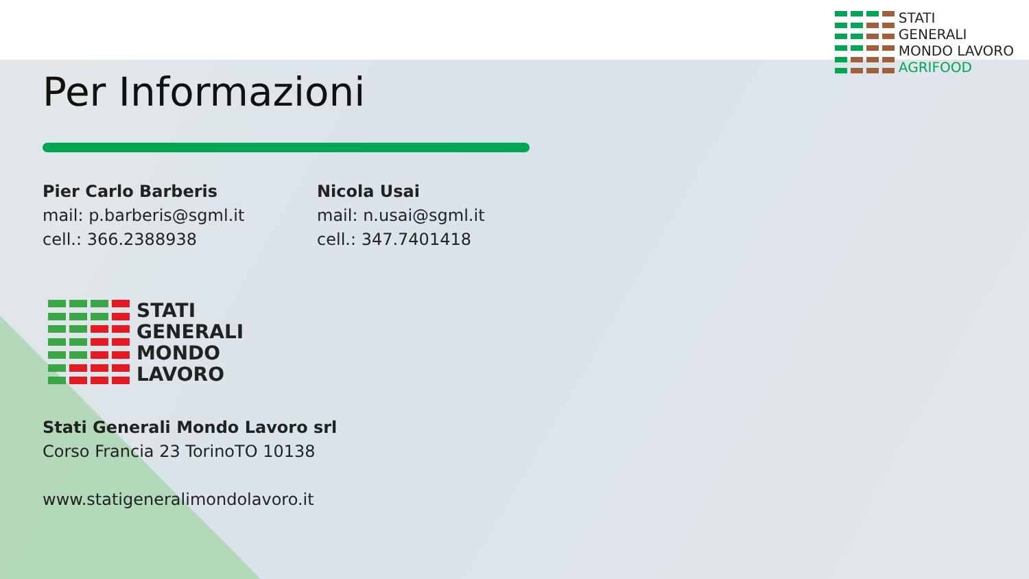STATI
GENERALI
MONDO LAVORO
AGRIFOOD
Per Informazioni
Pier Carlo Barberis
mail: p.barberis@sgml.it
cell.: 366.2388938
Nicola Usai
mail: n.usai@sgml.it
cell.: 347.7401418
STATI
GENERALI
MONDO
LAVORO
Stati Generali Mondo Lavoro srl
Corso Francia 23 TorinoTO 10138
www.statigeneralimondolavoro.it